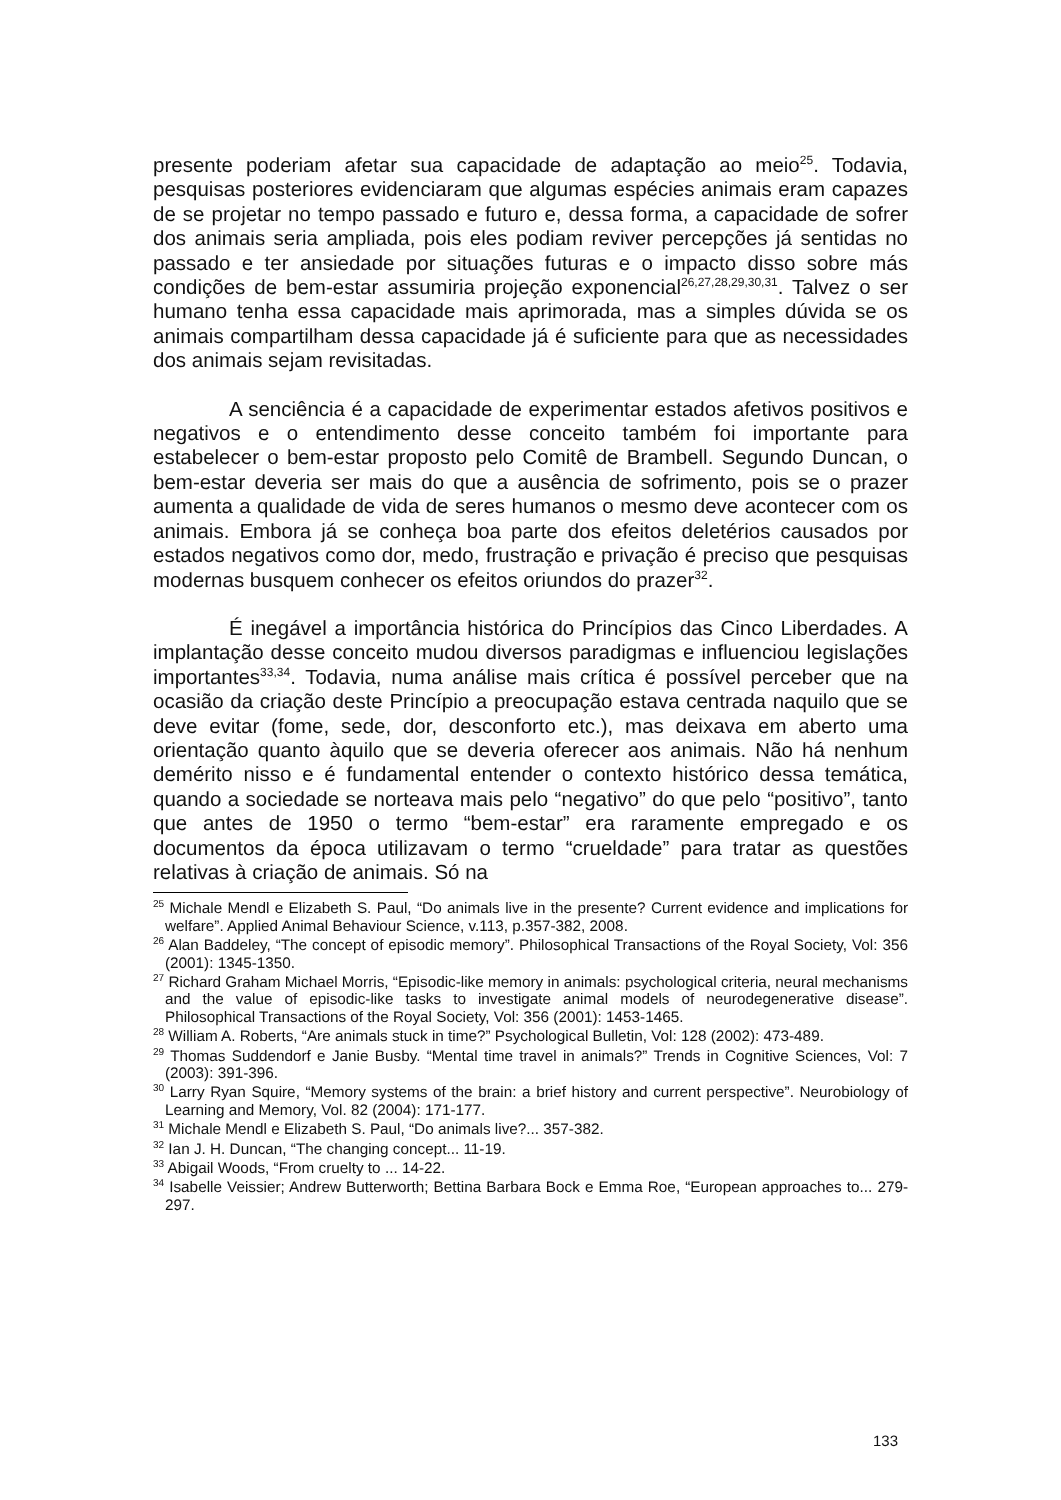presente poderiam afetar sua capacidade de adaptação ao meio<sup>25</sup>. Todavia, pesquisas posteriores evidenciaram que algumas espécies animais eram capazes de se projetar no tempo passado e futuro e, dessa forma, a capacidade de sofrer dos animais seria ampliada, pois eles podiam reviver percepções já sentidas no passado e ter ansiedade por situações futuras e o impacto disso sobre más condições de bem-estar assumiria projeção exponencial<sup>26,27,28,29,30,31</sup>. Talvez o ser humano tenha essa capacidade mais aprimorada, mas a simples dúvida se os animais compartilham dessa capacidade já é suficiente para que as necessidades dos animais sejam revisitadas.
A senciência é a capacidade de experimentar estados afetivos positivos e negativos e o entendimento desse conceito também foi importante para estabelecer o bem-estar proposto pelo Comitê de Brambell. Segundo Duncan, o bem-estar deveria ser mais do que a ausência de sofrimento, pois se o prazer aumenta a qualidade de vida de seres humanos o mesmo deve acontecer com os animais. Embora já se conheça boa parte dos efeitos deletérios causados por estados negativos como dor, medo, frustração e privação é preciso que pesquisas modernas busquem conhecer os efeitos oriundos do prazer<sup>32</sup>.
É inegável a importância histórica do Princípios das Cinco Liberdades. A implantação desse conceito mudou diversos paradigmas e influenciou legislações importantes<sup>33,34</sup>. Todavia, numa análise mais crítica é possível perceber que na ocasião da criação deste Princípio a preocupação estava centrada naquilo que se deve evitar (fome, sede, dor, desconforto etc.), mas deixava em aberto uma orientação quanto àquilo que se deveria oferecer aos animais. Não há nenhum demérito nisso e é fundamental entender o contexto histórico dessa temática, quando a sociedade se norteava mais pelo “negativo” do que pelo “positivo”, tanto que antes de 1950 o termo “bem-estar” era raramente empregado e os documentos da época utilizavam o termo “crueldade” para tratar as questões relativas à criação de animais. Só na
<sup>25</sup> Michale Mendl e Elizabeth S. Paul, “Do animals live in the presente? Current evidence and implications for welfare”. Applied Animal Behaviour Science, v.113, p.357-382, 2008.
<sup>26</sup> Alan Baddeley, “The concept of episodic memory”. Philosophical Transactions of the Royal Society, Vol: 356 (2001): 1345-1350.
<sup>27</sup> Richard Graham Michael Morris, “Episodic-like memory in animals: psychological criteria, neural mechanisms and the value of episodic-like tasks to investigate animal models of neurodegenerative disease”. Philosophical Transactions of the Royal Society, Vol: 356 (2001): 1453-1465.
<sup>28</sup> William A. Roberts, “Are animals stuck in time?” Psychological Bulletin, Vol: 128 (2002): 473-489.
<sup>29</sup> Thomas Suddendorf e Janie Busby. “Mental time travel in animals?” Trends in Cognitive Sciences, Vol: 7 (2003): 391-396.
<sup>30</sup> Larry Ryan Squire, “Memory systems of the brain: a brief history and current perspective”. Neurobiology of Learning and Memory, Vol. 82 (2004): 171-177.
<sup>31</sup> Michale Mendl e Elizabeth S. Paul, “Do animals live?... 357-382.
<sup>32</sup> Ian J. H. Duncan, “The changing concept... 11-19.
<sup>33</sup> Abigail Woods, “From cruelty to ... 14-22.
<sup>34</sup> Isabelle Veissier; Andrew Butterworth; Bettina Barbara Bock e Emma Roe, “European approaches to... 279-297.
133